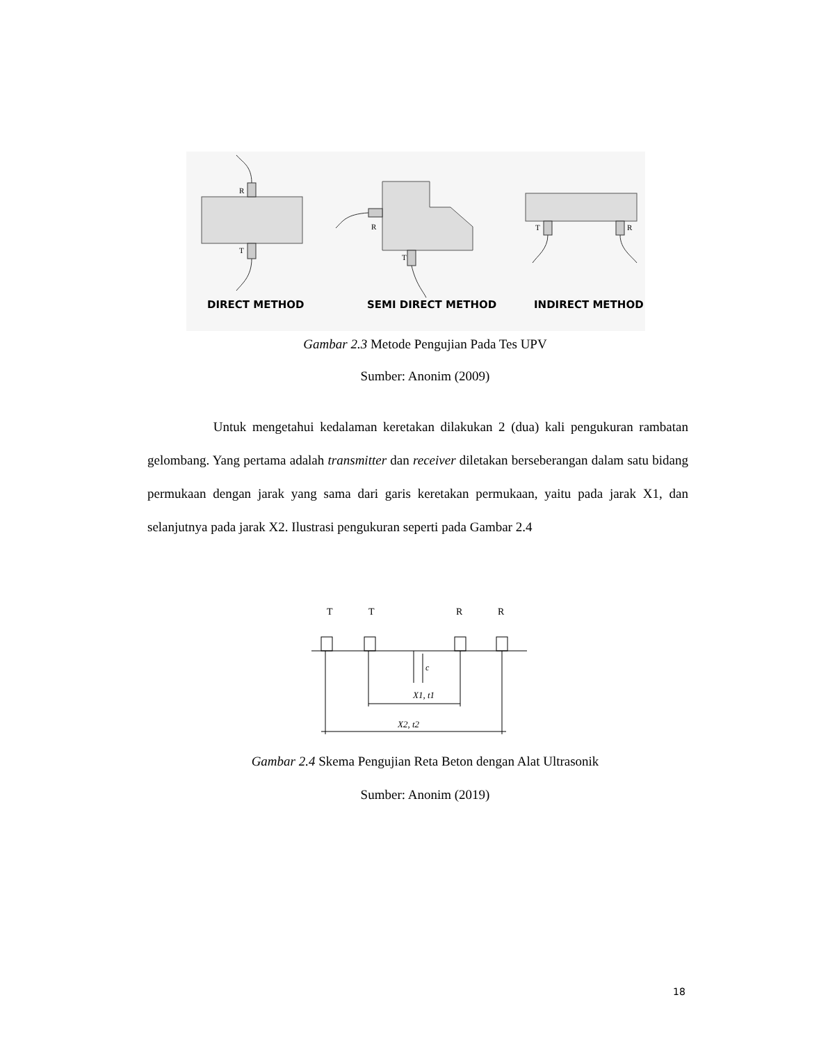R
T
R
T
T
R
DIRECT METHOD
SEMI DIRECT METHOD
INDIRECT METHOD
Gambar 2.3 Metode Pengujian Pada Tes UPV
Sumber: Anonim (2009)
Untuk mengetahui kedalaman keretakan dilakukan 2 (dua) kali pengukuran rambatan gelombang. Yang pertama adalah transmitter dan receiver diletakan berseberangan dalam satu bidang permukaan dengan jarak yang sama dari garis keretakan permukaan, yaitu pada jarak X1, dan selanjutnya pada jarak X2. Ilustrasi pengukuran seperti pada Gambar 2.4
T
T
R
R
X1, t1
X2, t2
c
Gambar 2.4 Skema Pengujian Reta Beton dengan Alat Ultrasonik
Sumber: Anonim (2019)
18